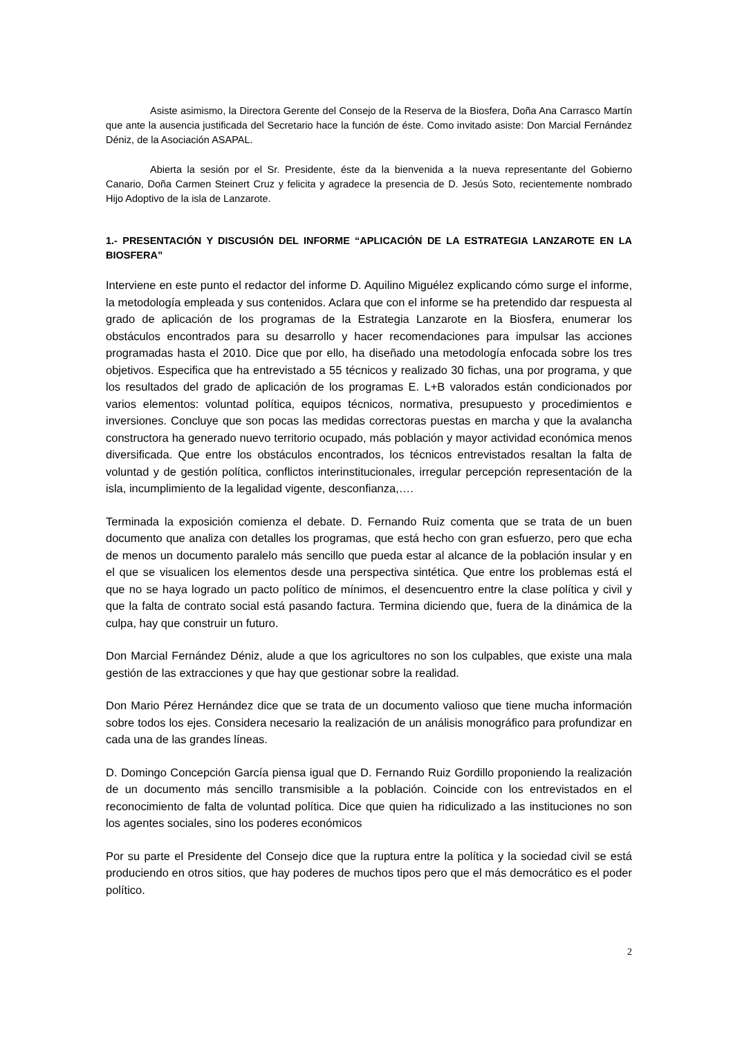Asiste asimismo, la Directora Gerente del Consejo de la Reserva de la Biosfera, Doña Ana Carrasco Martín que ante la ausencia justificada del Secretario hace la función de éste. Como invitado asiste: Don Marcial Fernández Déniz, de la Asociación ASAPAL.
Abierta la sesión por el Sr. Presidente, éste da la bienvenida a la nueva representante del Gobierno Canario, Doña Carmen Steinert Cruz y felicita y agradece la presencia de D. Jesús Soto, recientemente nombrado Hijo Adoptivo de la isla de Lanzarote.
1.- PRESENTACIÓN Y DISCUSIÓN DEL INFORME “APLICACIÓN DE LA ESTRATEGIA LANZAROTE EN LA BIOSFERA”
Interviene en este punto el redactor del informe D. Aquilino Miguélez explicando cómo surge el informe, la metodología empleada y sus contenidos. Aclara que con el informe se ha pretendido dar respuesta al grado de aplicación de los programas de la Estrategia Lanzarote en la Biosfera, enumerar los obstáculos encontrados para su desarrollo y hacer recomendaciones para impulsar las acciones programadas hasta el 2010. Dice que por ello, ha diseñado una metodología enfocada sobre los tres objetivos. Especifica que ha entrevistado a 55 técnicos y realizado 30 fichas, una por programa, y que los resultados del grado de aplicación de los programas E. L+B valorados están condicionados por varios elementos: voluntad política, equipos técnicos, normativa, presupuesto y procedimientos e inversiones. Concluye que son pocas las medidas correctoras puestas en marcha y que la avalancha constructora ha generado nuevo territorio ocupado, más población y mayor actividad económica menos diversificada. Que entre los obstáculos encontrados, los técnicos entrevistados resaltan la falta de voluntad y de gestión política, conflictos interinstitucionales, irregular percepción representación de la isla, incumplimiento de la legalidad vigente, desconfianza,….
Terminada la exposición comienza el debate. D. Fernando Ruiz comenta que se trata de un buen documento que analiza con detalles los programas, que está hecho con gran esfuerzo, pero que echa de menos un documento paralelo más sencillo que pueda estar al alcance de la población insular y en el que se visualicen los elementos desde una perspectiva sintética. Que entre los problemas está el que no se haya logrado un pacto político de mínimos, el desencuentro entre la clase política y civil y que la falta de contrato social está pasando factura. Termina diciendo que, fuera de la dinámica de la culpa, hay que construir un futuro.
Don Marcial Fernández Déniz, alude a que los agricultores no son los culpables, que existe una mala gestión de las extracciones y que hay que gestionar sobre la realidad.
Don Mario Pérez Hernández dice que se trata de un documento valioso que tiene mucha información sobre todos los ejes. Considera necesario la realización de un análisis monográfico para profundizar en cada una de las grandes líneas.
D. Domingo Concepción García piensa igual que D. Fernando Ruiz Gordillo proponiendo la realización de un documento más sencillo transmisible a la población. Coincide con los entrevistados en el reconocimiento de falta de voluntad política. Dice que quien ha ridiculizado a las instituciones no son los agentes sociales, sino los poderes económicos
Por su parte el Presidente del Consejo dice que la ruptura entre la política y la sociedad civil se está produciendo en otros sitios, que hay poderes de muchos tipos pero que el más democrático es el poder político.
2